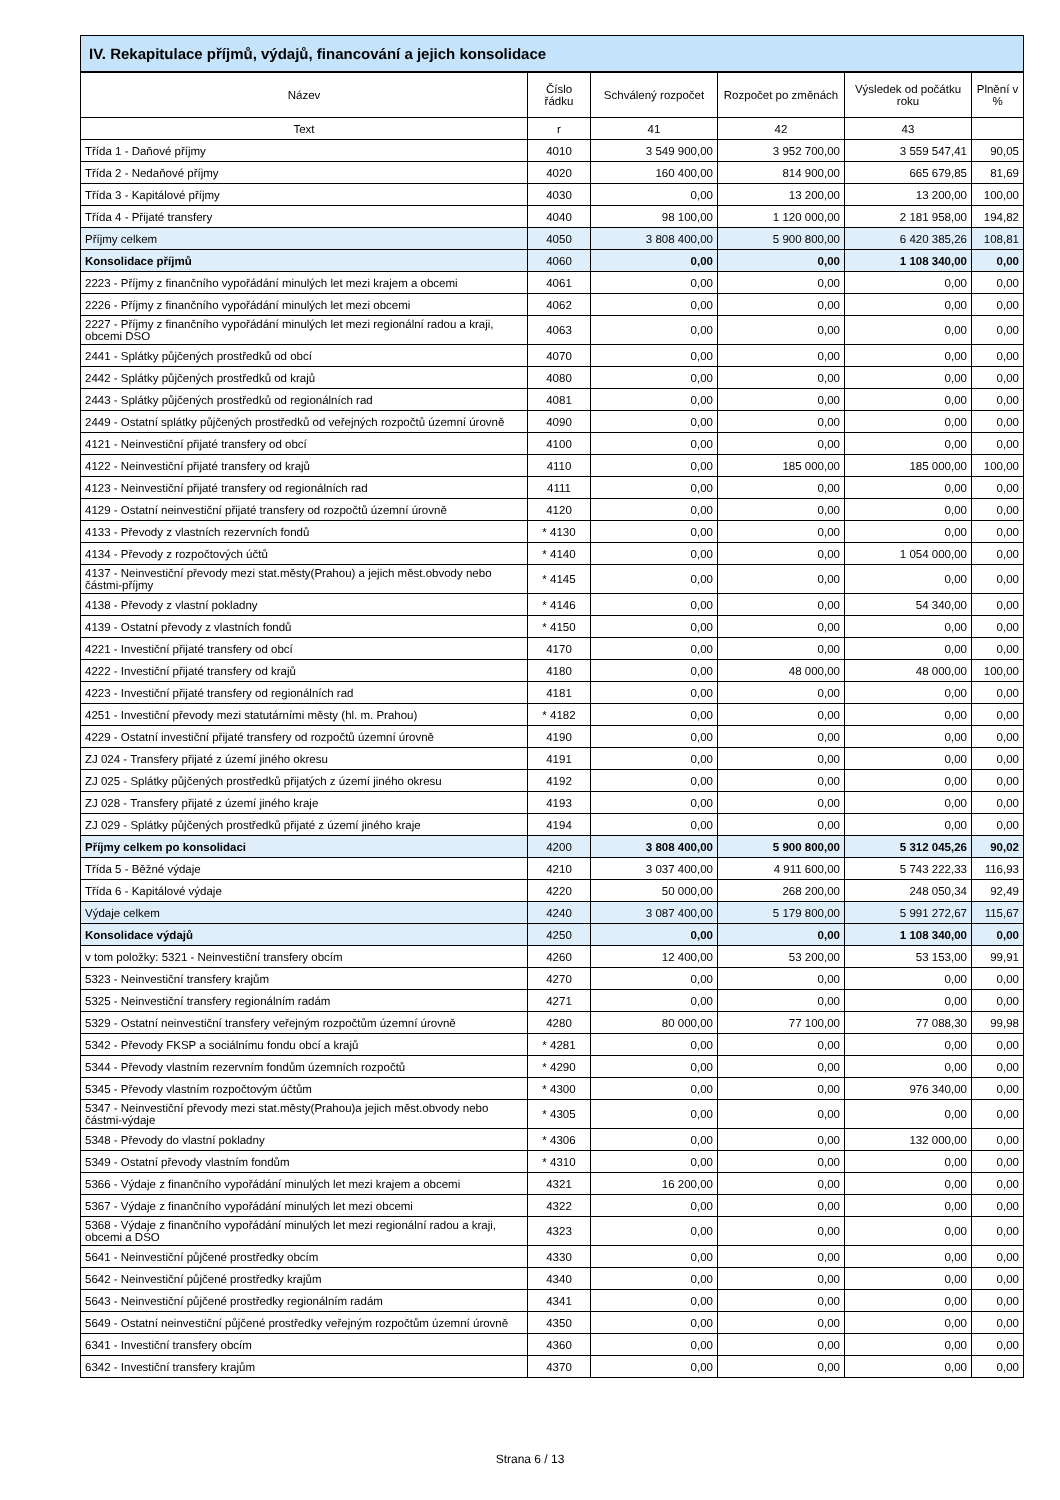IV. Rekapitulace příjmů, výdajů, financování a jejich konsolidace
| Název | Číslo řádku | Schválený rozpočet | Rozpočet po změnách | Výsledek od počátku roku | Plnění v % |
| --- | --- | --- | --- | --- | --- |
| Text | r | 41 | 42 | 43 | |
| Třída 1 - Daňové příjmy | 4010 | 3 549 900,00 | 3 952 700,00 | 3 559 547,41 | 90,05 |
| Třída 2 - Nedaňové příjmy | 4020 | 160 400,00 | 814 900,00 | 665 679,85 | 81,69 |
| Třída 3 - Kapitálové příjmy | 4030 | 0,00 | 13 200,00 | 13 200,00 | 100,00 |
| Třída 4 - Přijaté transfery | 4040 | 98 100,00 | 1 120 000,00 | 2 181 958,00 | 194,82 |
| Příjmy celkem | 4050 | 3 808 400,00 | 5 900 800,00 | 6 420 385,26 | 108,81 |
| Konsolidace příjmů | 4060 | 0,00 | 0,00 | 1 108 340,00 | 0,00 |
| 2223 - Příjmy z finančního vypořádání minulých let mezi krajem a obcemi | 4061 | 0,00 | 0,00 | 0,00 | 0,00 |
| 2226 - Příjmy z finančního vypořádání minulých let mezi obcemi | 4062 | 0,00 | 0,00 | 0,00 | 0,00 |
| 2227 - Příjmy z finančního vypořádání minulých let mezi regionální radou a kraji, obcemi DSO | 4063 | 0,00 | 0,00 | 0,00 | 0,00 |
| 2441 - Splátky půjčených prostředků od obcí | 4070 | 0,00 | 0,00 | 0,00 | 0,00 |
| 2442 - Splátky půjčených prostředků od krajů | 4080 | 0,00 | 0,00 | 0,00 | 0,00 |
| 2443 - Splátky půjčených prostředků od regionálních rad | 4081 | 0,00 | 0,00 | 0,00 | 0,00 |
| 2449 - Ostatní splátky půjčených prostředků od veřejných rozpočtů územní úrovně | 4090 | 0,00 | 0,00 | 0,00 | 0,00 |
| 4121 - Neinvestiční přijaté transfery od obcí | 4100 | 0,00 | 0,00 | 0,00 | 0,00 |
| 4122 - Neinvestiční přijaté transfery od krajů | 4110 | 0,00 | 185 000,00 | 185 000,00 | 100,00 |
| 4123 - Neinvestiční přijaté transfery od regionálních rad | 4111 | 0,00 | 0,00 | 0,00 | 0,00 |
| 4129 - Ostatní neinvestiční přijaté transfery od rozpočtů územní úrovně | 4120 | 0,00 | 0,00 | 0,00 | 0,00 |
| 4133 - Převody z vlastních rezervních fondů | * 4130 | 0,00 | 0,00 | 0,00 | 0,00 |
| 4134 - Převody z rozpočtových účtů | * 4140 | 0,00 | 0,00 | 1 054 000,00 | 0,00 |
| 4137 - Neinvestiční převody mezi stat.městy(Prahou) a jejich měst.obvody nebo částmi-příjmy | * 4145 | 0,00 | 0,00 | 0,00 | 0,00 |
| 4138 - Převody z vlastní pokladny | * 4146 | 0,00 | 0,00 | 54 340,00 | 0,00 |
| 4139 - Ostatní převody z vlastních fondů | * 4150 | 0,00 | 0,00 | 0,00 | 0,00 |
| 4221 - Investiční přijaté transfery od obcí | 4170 | 0,00 | 0,00 | 0,00 | 0,00 |
| 4222 - Investiční přijaté transfery od krajů | 4180 | 0,00 | 48 000,00 | 48 000,00 | 100,00 |
| 4223 - Investiční přijaté transfery od regionálních rad | 4181 | 0,00 | 0,00 | 0,00 | 0,00 |
| 4251 - Investiční převody mezi statutárními městy (hl. m. Prahou) | * 4182 | 0,00 | 0,00 | 0,00 | 0,00 |
| 4229 - Ostatní investiční přijaté transfery od rozpočtů územní úrovně | 4190 | 0,00 | 0,00 | 0,00 | 0,00 |
| ZJ 024 - Transfery přijaté z území jiného okresu | 4191 | 0,00 | 0,00 | 0,00 | 0,00 |
| ZJ 025 - Splátky půjčených prostředků přijatých z území jiného okresu | 4192 | 0,00 | 0,00 | 0,00 | 0,00 |
| ZJ 028 - Transfery přijaté z území jiného kraje | 4193 | 0,00 | 0,00 | 0,00 | 0,00 |
| ZJ 029 - Splátky půjčených prostředků přijaté z území jiného kraje | 4194 | 0,00 | 0,00 | 0,00 | 0,00 |
| Příjmy celkem po konsolidaci | 4200 | 3 808 400,00 | 5 900 800,00 | 5 312 045,26 | 90,02 |
| Třída 5 - Běžné výdaje | 4210 | 3 037 400,00 | 4 911 600,00 | 5 743 222,33 | 116,93 |
| Třída 6 - Kapitálové výdaje | 4220 | 50 000,00 | 268 200,00 | 248 050,34 | 92,49 |
| Výdaje celkem | 4240 | 3 087 400,00 | 5 179 800,00 | 5 991 272,67 | 115,67 |
| Konsolidace výdajů | 4250 | 0,00 | 0,00 | 1 108 340,00 | 0,00 |
| v tom položky: 5321 - Neinvestiční transfery obcím | 4260 | 12 400,00 | 53 200,00 | 53 153,00 | 99,91 |
| 5323 - Neinvestiční transfery krajům | 4270 | 0,00 | 0,00 | 0,00 | 0,00 |
| 5325 - Neinvestiční transfery regionálním radám | 4271 | 0,00 | 0,00 | 0,00 | 0,00 |
| 5329 - Ostatní neinvestiční transfery veřejným rozpočtům územní úrovně | 4280 | 80 000,00 | 77 100,00 | 77 088,30 | 99,98 |
| 5342 - Převody FKSP a sociálnímu fondu obcí a krajů | * 4281 | 0,00 | 0,00 | 0,00 | 0,00 |
| 5344 - Převody vlastním rezervním fondům územních rozpočtů | * 4290 | 0,00 | 0,00 | 0,00 | 0,00 |
| 5345 - Převody vlastním rozpočtovým účtům | * 4300 | 0,00 | 0,00 | 976 340,00 | 0,00 |
| 5347 - Neinvestiční převody mezi stat.městy(Prahou)a jejich měst.obvody nebo částmi-výdaje | * 4305 | 0,00 | 0,00 | 0,00 | 0,00 |
| 5348 - Převody do vlastní pokladny | * 4306 | 0,00 | 0,00 | 132 000,00 | 0,00 |
| 5349 - Ostatní převody vlastním fondům | * 4310 | 0,00 | 0,00 | 0,00 | 0,00 |
| 5366 - Výdaje z finančního vypořádání minulých let mezi krajem a obcemi | 4321 | 16 200,00 | 0,00 | 0,00 | 0,00 |
| 5367 - Výdaje z finančního vypořádání minulých let mezi obcemi | 4322 | 0,00 | 0,00 | 0,00 | 0,00 |
| 5368 - Výdaje z finančního vypořádání minulých let mezi regionální radou a kraji, obcemi a DSO | 4323 | 0,00 | 0,00 | 0,00 | 0,00 |
| 5641 - Neinvestiční půjčené prostředky obcím | 4330 | 0,00 | 0,00 | 0,00 | 0,00 |
| 5642 - Neinvestiční půjčené prostředky krajům | 4340 | 0,00 | 0,00 | 0,00 | 0,00 |
| 5643 - Neinvestiční půjčené prostředky regionálním radám | 4341 | 0,00 | 0,00 | 0,00 | 0,00 |
| 5649 - Ostatní neinvestiční půjčené prostředky veřejným rozpočtům územní úrovně | 4350 | 0,00 | 0,00 | 0,00 | 0,00 |
| 6341 - Investiční transfery obcím | 4360 | 0,00 | 0,00 | 0,00 | 0,00 |
| 6342 - Investiční transfery krajům | 4370 | 0,00 | 0,00 | 0,00 | 0,00 |
Strana 6 / 13